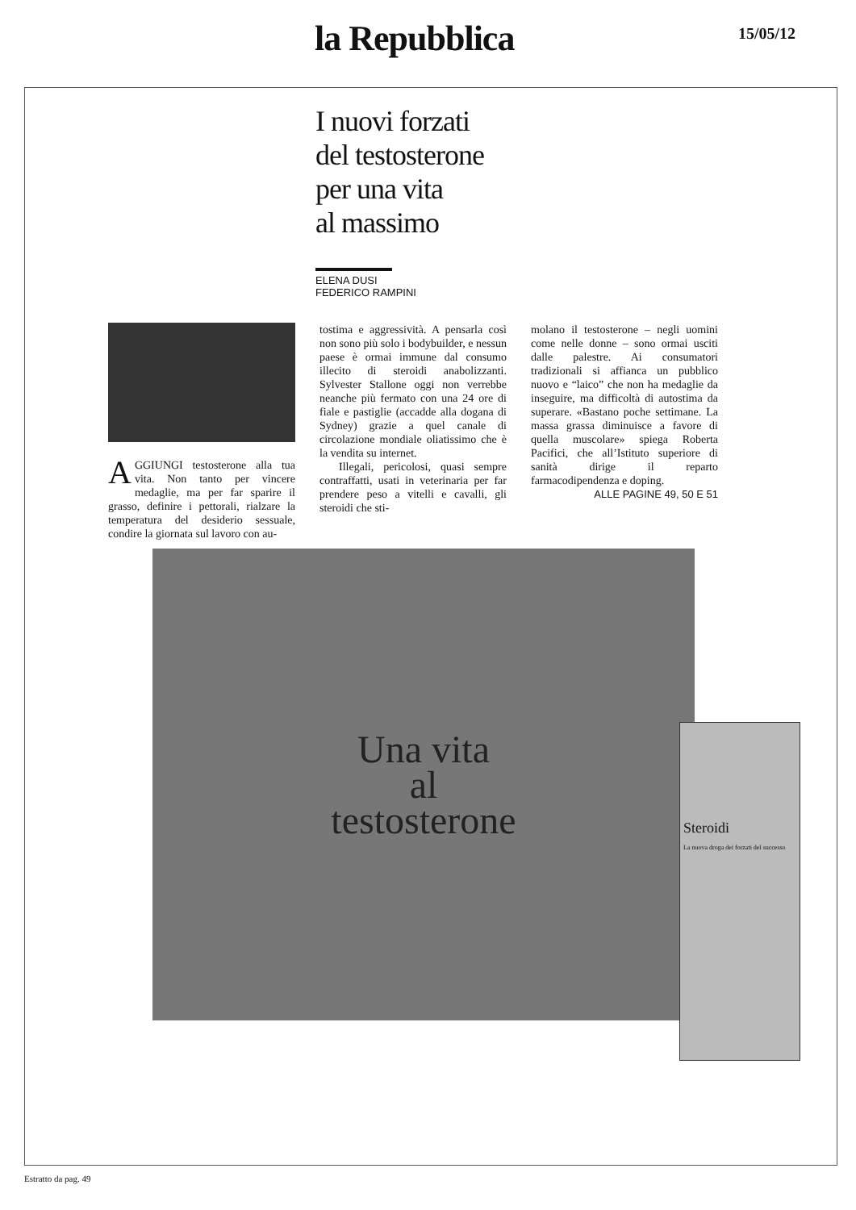la Repubblica 15/05/12
I nuovi forzati
del testosterone
per una vita
al massimo
ELENA DUSI
FEDERICO RAMPINI
AGGIUNGI testosterone alla tua vita. Non tanto per vincere medaglie, ma per far sparire il grasso, definire i pettorali, rialzare la temperatura del desiderio sessuale, condire la giornata sul lavoro con au-
tostima e aggressività. A pensarla così non sono più solo i bodybuilder, e nessun paese è ormai immune dal consumo illecito di steroidi anabolizzanti. Sylvester Stallone oggi non verrebbe neanche più fermato con una 24 ore di fiale e pastiglie (accadde alla dogana di Sydney) grazie a quel canale di circolazione mondiale oliatissimo che è la vendita su internet.
Illegali, pericolosi, quasi sempre contraffatti, usati in veterinaria per far prendere peso a vitelli e cavalli, gli steroidi che sti-
molano il testosterone – negli uomini come nelle donne – sono ormai usciti dalle palestre. Ai consumatori tradizionali si affianca un pubblico nuovo e “laico” che non ha medaglie da inseguire, ma difficoltà di autostima da superare. «Bastano poche settimane. La massa grassa diminuisce a favore di quella muscolare» spiega Roberta Pacifici, che all’Istituto superiore di sanità dirige il reparto farmacodipendenza e doping.
ALLE PAGINE 49, 50 E 51
Una vita
al
testosterone
Steroidi
La nuova droga dei forzati del successo
Estratto da pag. 49